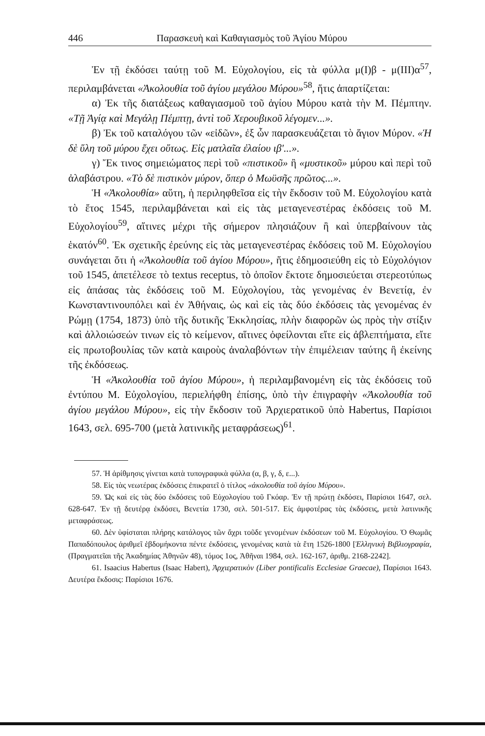446 Παρασκευὴ καὶ Καθαγιασμὸς τοῦ Ἁγίου Μύρου
Ἐν τῇ ἐκδόσει ταύτῃ τοῦ Μ. Εὐχολογίου, εἰς τὰ φύλλα μ(I)β - μ(III)α<sup>57</sup>, περιλαμβάνεται «Ἀκολουθία τοῦ ἁγίου μεγάλου Μύρου»<sup>58</sup>, ἥτις ἀπαρτίζεται:
α) Ἐκ τῆς διατάξεως καθαγιασμοῦ τοῦ ἁγίου Μύρου κατὰ τὴν Μ. Πέμπτην. «Τῇ Ἁγίᾳ καὶ Μεγάλῃ Πέμπτῃ, ἀντὶ τοῦ Χερουβικοῦ λέγομεν...».
β) Ἐκ τοῦ καταλόγου τῶν «εἰδῶν», ἐξ ὧν παρασκευάζεται τὸ ἅγιον Μύρον. «Ἡ δὲ ὕλη τοῦ μύρου ἔχει οὕτως. Εἰς ματλαῖα ἐλαίου ιβ'...».
γ) Ἔκ τινος σημειώματος περὶ τοῦ «πιστικοῦ» ἢ «μυστικοῦ» μύρου καὶ περὶ τοῦ ἀλαβάστρου. «Τὸ δὲ πιστικὸν μύρον, ὅπερ ὁ Μωϋσῆς πρῶτος...».
Ἡ «Ἀκολουθία» αὕτη, ἡ περιληφθεῖσα εἰς τὴν ἔκδοσιν τοῦ Μ. Εὐχολογίου κατὰ τὸ ἔτος 1545, περιλαμβάνεται καὶ εἰς τὰς μεταγενεστέρας ἐκδόσεις τοῦ Μ. Εὐχολογίου<sup>59</sup>, αἵτινες μέχρι τῆς σήμερον πλησιάζουν ἢ καὶ ὑπερβαίνουν τὰς ἑκατόν<sup>60</sup>. Ἐκ σχετικῆς ἐρεύνης εἰς τὰς μεταγενεστέρας ἐκδόσεις τοῦ Μ. Εὐχολογίου συνάγεται ὅτι ἡ «Ἀκολουθία τοῦ ἁγίου Μύρου», ἥτις ἐδημοσιεύθη εἰς τὸ Εὐχολόγιον τοῦ 1545, ἀπετέλεσε τὸ textus receptus, τὸ ὁποῖον ἔκτοτε δημοσιεύεται στερεοτύπως εἰς ἁπάσας τὰς ἐκδόσεις τοῦ Μ. Εὐχολογίου, τὰς γενομένας ἐν Βενετίᾳ, ἐν Κωνσταντινουπόλει καὶ ἐν Ἀθήναις, ὡς καὶ εἰς τὰς δύο ἐκδόσεις τὰς γενομένας ἐν Ρώμῃ (1754, 1873) ὑπὸ τῆς δυτικῆς Ἐκκλησίας, πλὴν διαφορῶν ὡς πρὸς τὴν στίξιν καὶ ἀλλοιώσεών τινων εἰς τὸ κείμενον, αἵτινες ὀφείλονται εἴτε εἰς ἀβλεπτήματα, εἴτε εἰς πρωτοβουλίας τῶν κατὰ καιροὺς ἀναλαβόντων τὴν ἐπιμέλειαν ταύτης ἢ ἐκείνης τῆς ἐκδόσεως.
Ἡ «Ἀκολουθία τοῦ ἁγίου Μύρου», ἡ περιλαμβανομένη εἰς τὰς ἐκδόσεις τοῦ ἐντύπου Μ. Εὐχολογίου, περιελήφθη ἐπίσης, ὑπὸ τὴν ἐπιγραφὴν «Ἀκολουθία τοῦ ἁγίου μεγάλου Μύρου», εἰς τὴν ἔκδοσιν τοῦ Ἀρχιερατικοῦ ὑπὸ Habertus, Παρίσιοι 1643, σελ. 695-700 (μετὰ λατινικῆς μεταφράσεως)<sup>61</sup>.
57. Ἡ ἀρίθμησις γίνεται κατὰ τυπογραφικὰ φύλλα (α, β, γ, δ, ε...).
58. Εἰς τὰς νεωτέρας ἐκδόσεις ἐπικρατεῖ ὁ τίτλος «ἀκολουθία τοῦ ἁγίου Μύρου».
59. Ὡς καὶ εἰς τὰς δύο ἐκδόσεις τοῦ Εὐχολογίου τοῦ Γκόαρ. Ἐν τῇ πρώτῃ ἐκδόσει, Παρίσιοι 1647, σελ. 628-647. Ἐν τῇ δευτέρᾳ ἐκδόσει, Βενετία 1730, σελ. 501-517. Εἰς ἀμφοτέρας τὰς ἐκδόσεις, μετὰ λατινικῆς μεταφράσεως.
60. Δὲν ὑφίσταται πλήρης κατάλογος τῶν ἄχρι τοῦδε γενομένων ἐκδόσεων τοῦ Μ. Εὐχολογίου. Ὁ Θωμᾶς Παπαδόπουλος ἀριθμεῖ ἑβδομήκοντα πέντε ἐκδόσεις, γενομένας κατὰ τὰ ἔτη 1526-1800 [Ἑλληνικὴ Βιβλιογραφία, (Πραγματεῖαι τῆς Ἀκαδημίας Ἀθηνῶν 48), τόμος 1ος, Ἀθῆναι 1984, σελ. 162-167, ἀριθμ. 2168-2242].
61. Isaacius Habertus (Isaac Habert), Ἀρχιερατικὸν (Liber pontificalis Ecclesiae Graecae), Παρίσιοι 1643. Δευτέρα ἔκδοσις: Παρίσιοι 1676.